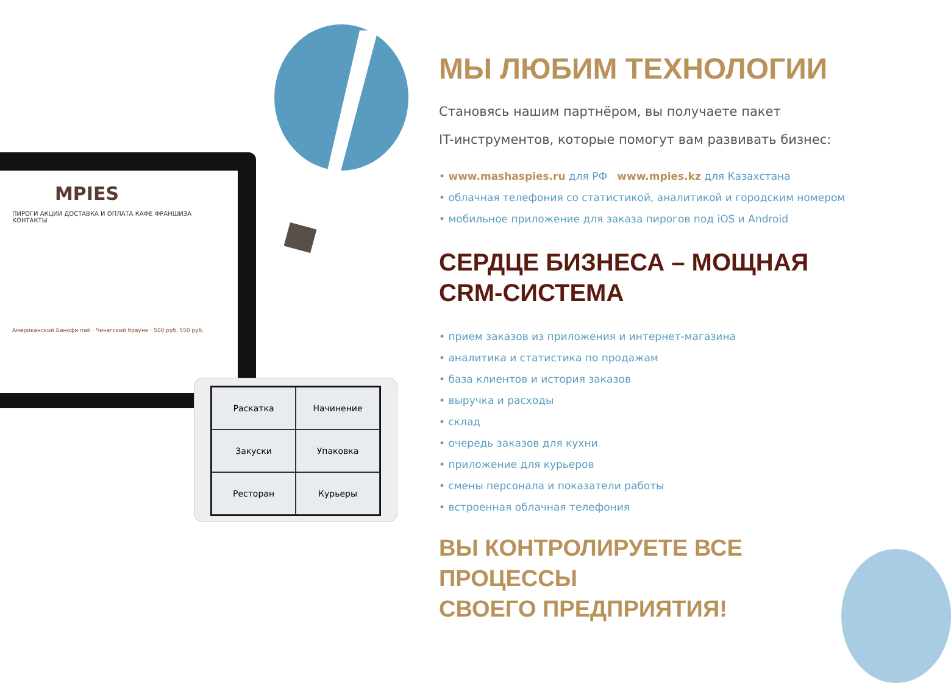MPIES
ПИРОГИ АКЦИИ ДОСТАВКА И ОПЛАТА КАФЕ ФРАНШИЗА КОНТАКТЫ
Американский Банофи пай · Чикагский брауни · 500 руб. 550 руб.
Раскатка
Начинение
Закуски
Упаковка
Ресторан
Курьеры
МЫ ЛЮБИМ ТЕХНОЛОГИИ
Становясь нашим партнёром, вы получаете пакет
IT-инструментов, которые помогут вам развивать бизнес:
• www.mashaspies.ru для РФ www.mpies.kz для Казахстана
• облачная телефония со статистикой, аналитикой и городским номером
• мобильное приложение для заказа пирогов под iOS и Android
СЕРДЦЕ БИЗНЕСА – МОЩНАЯ
CRM-СИСТЕМА
• прием заказов из приложения и интернет-магазина
• аналитика и статистика по продажам
• база клиентов и история заказов
• выручка и расходы
• склад
• очередь заказов для кухни
• приложение для курьеров
• смены персонала и показатели работы
• встроенная облачная телефония
ВЫ КОНТРОЛИРУЕТЕ ВСЕ ПРОЦЕССЫ
СВОЕГО ПРЕДПРИЯТИЯ!